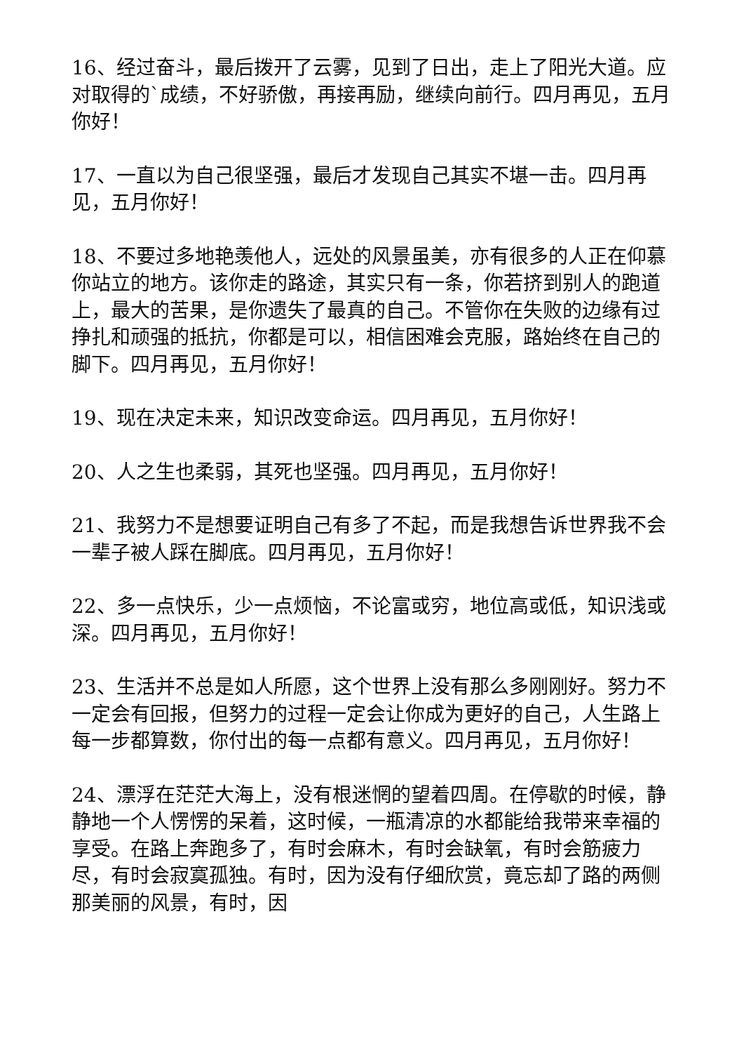16、经过奋斗，最后拨开了云雾，见到了日出，走上了阳光大道。应对取得的`成绩，不好骄傲，再接再励，继续向前行。四月再见，五月你好！
17、一直以为自己很坚强，最后才发现自己其实不堪一击。四月再见，五月你好！
18、不要过多地艳羡他人，远处的风景虽美，亦有很多的人正在仰慕你站立的地方。该你走的路途，其实只有一条，你若挤到别人的跑道上，最大的苦果，是你遗失了最真的自己。不管你在失败的边缘有过挣扎和顽强的抵抗，你都是可以，相信困难会克服，路始终在自己的脚下。四月再见，五月你好！
19、现在决定未来，知识改变命运。四月再见，五月你好！
20、人之生也柔弱，其死也坚强。四月再见，五月你好！
21、我努力不是想要证明自己有多了不起，而是我想告诉世界我不会一辈子被人踩在脚底。四月再见，五月你好！
22、多一点快乐，少一点烦恼，不论富或穷，地位高或低，知识浅或深。四月再见，五月你好！
23、生活并不总是如人所愿，这个世界上没有那么多刚刚好。努力不一定会有回报，但努力的过程一定会让你成为更好的自己，人生路上每一步都算数，你付出的每一点都有意义。四月再见，五月你好！
24、漂浮在茫茫大海上，没有根迷惘的望着四周。在停歇的时候，静静地一个人愣愣的呆着，这时候，一瓶清凉的水都能给我带来幸福的享受。在路上奔跑多了，有时会麻木，有时会缺氧，有时会筋疲力尽，有时会寂寞孤独。有时，因为没有仔细欣赏，竟忘却了路的两侧那美丽的风景，有时，因